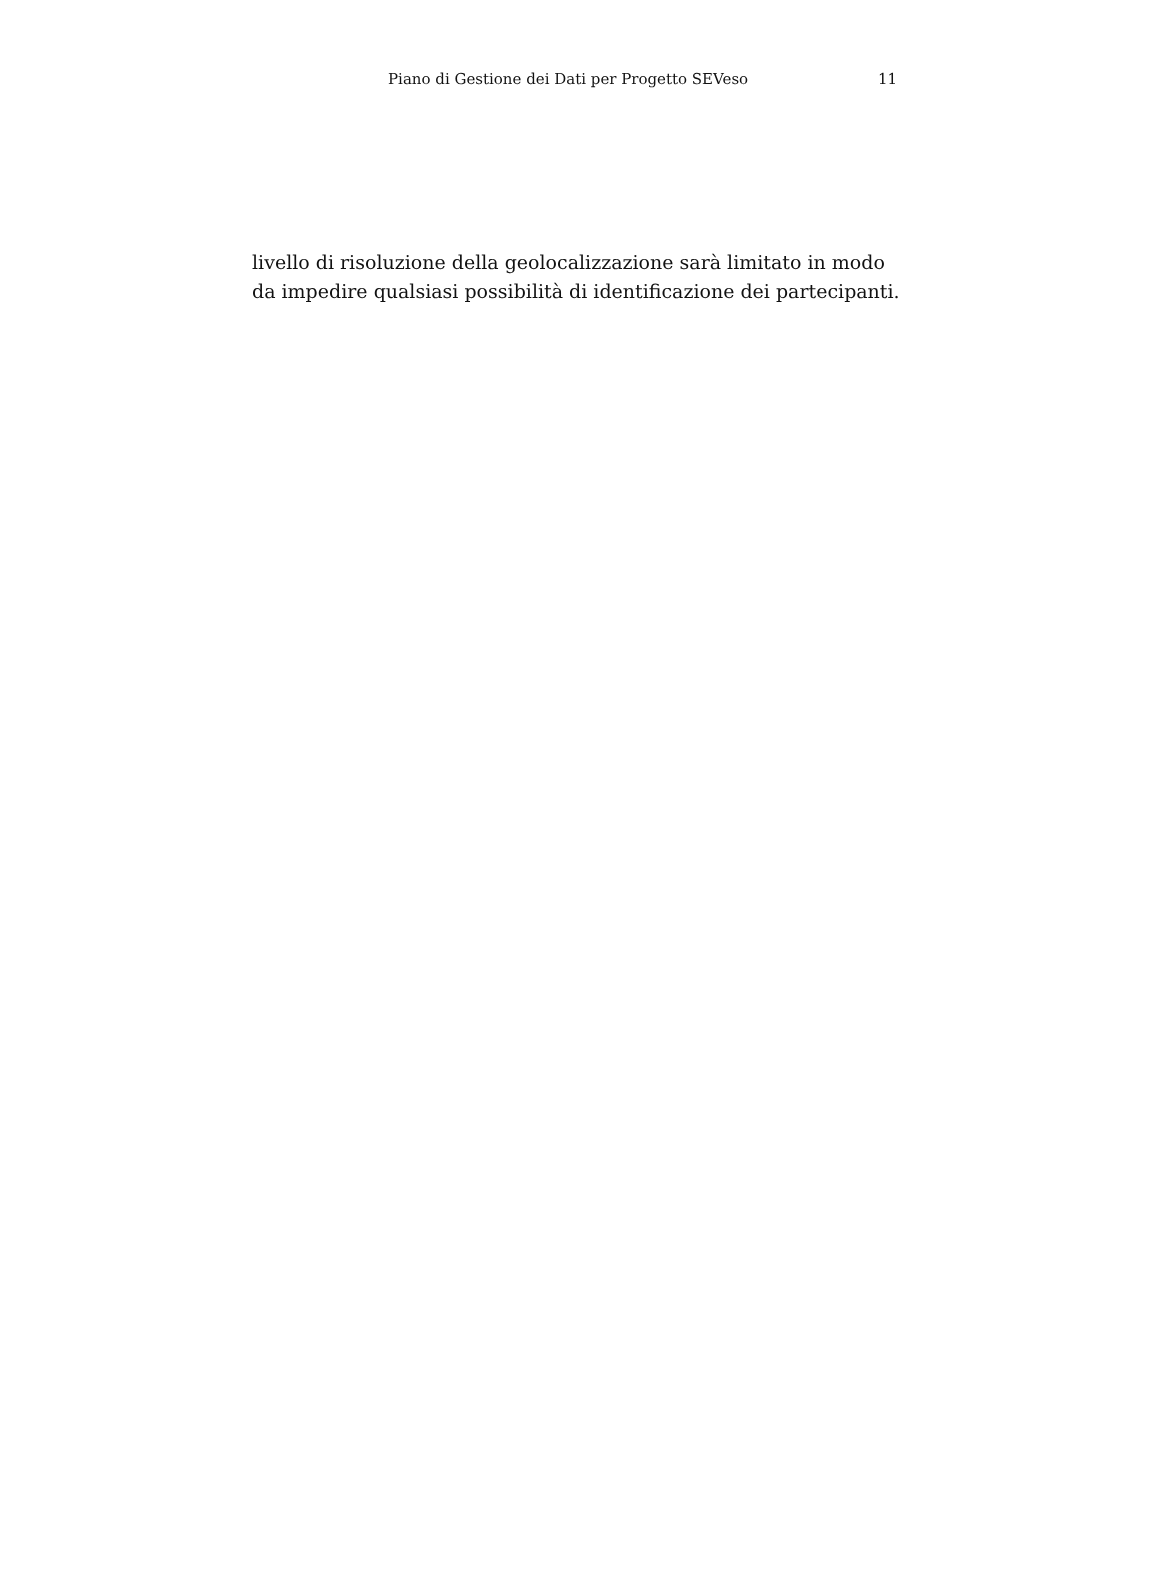Piano di Gestione dei Dati per Progetto SEVeso 11
livello di risoluzione della geolocalizzazione sarà limitato in modo da impedire qualsiasi possibilità di identificazione dei partecipanti.